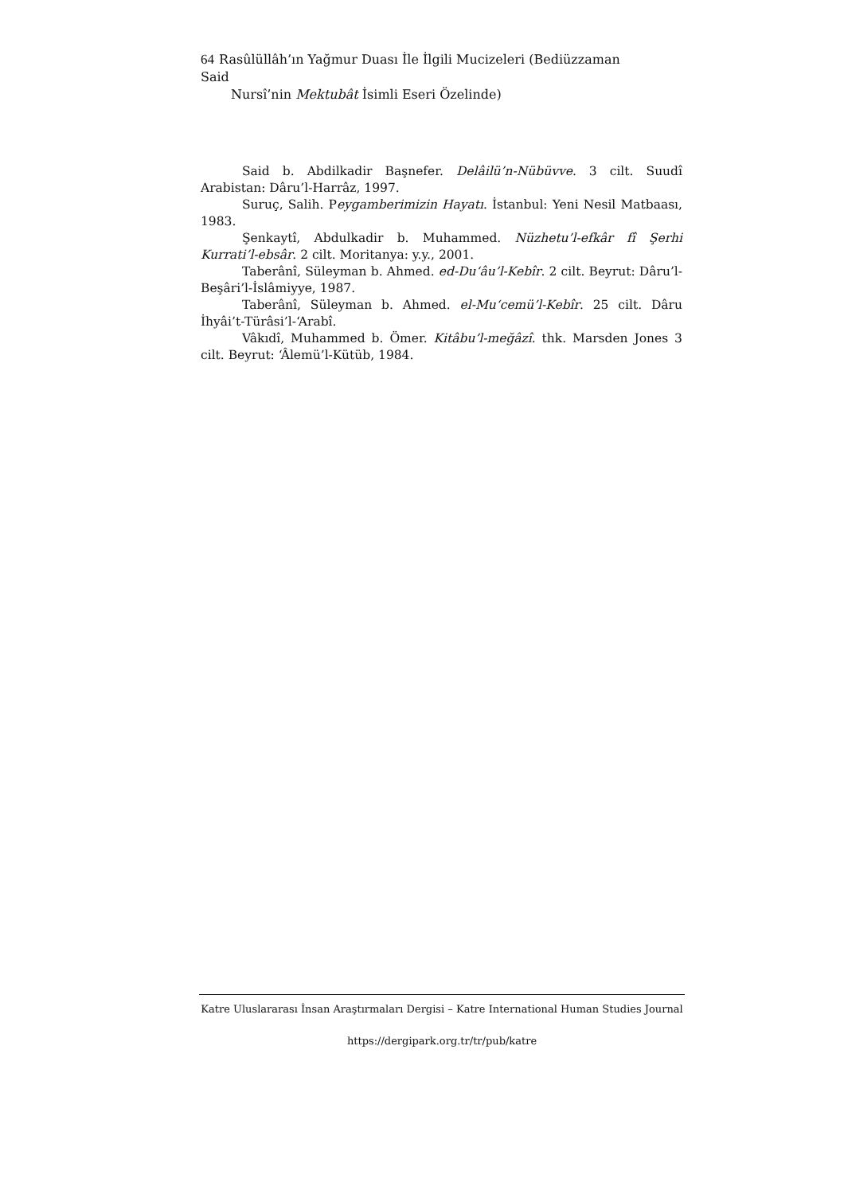64 Rasûlüllâh’ın Yağmur Duası İle İlgili Mucizeleri (Bediüzzaman Said
Nursî’nin Mektubât İsimli Eseri Özelinde)
Said b. Abdilkadir Başnefer. Delâilü’n-Nübüvve. 3 cilt. Suudî Arabistan: Dâru’l-Harrâz, 1997.
Suruç, Salih. Peygamberimizin Hayatı. İstanbul: Yeni Nesil Matbaası, 1983.
Şenkaytî, Abdulkadir b. Muhammed. Nüzhetu’l-efkâr fî Şerhi Kurrati’l-ebsâr. 2 cilt. Moritanya: y.y., 2001.
Taberânî, Süleyman b. Ahmed. ed-Du‘âu’l-Kebîr. 2 cilt. Beyrut: Dâru’l-Beşâri’l-İslâmiyye, 1987.
Taberânî, Süleyman b. Ahmed. el-Mu‘cemü’l-Kebîr. 25 cilt. Dâru İhyâi’t-Türâsi’l-‘Arabî.
Vâkıdî, Muhammed b. Ömer. Kitâbu’l-meğâzî. thk. Marsden Jones 3 cilt. Beyrut: ‘Âlemü’l-Kütüb, 1984.
Katre Uluslararası İnsan Araştırmaları Dergisi – Katre International Human Studies Journal
https://dergipark.org.tr/tr/pub/katre